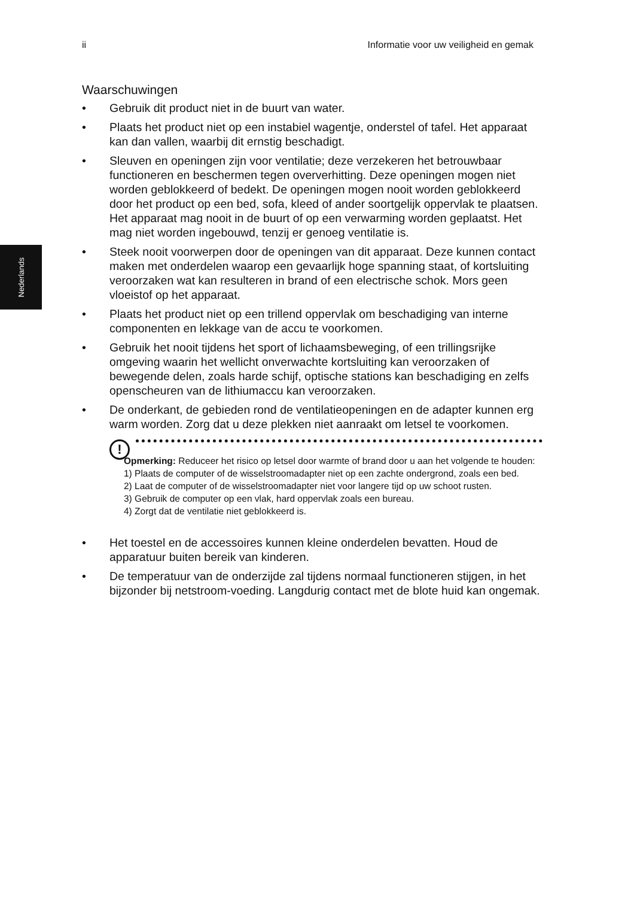ii Informatie voor uw veiligheid en gemak
Nederlands
Waarschuwingen
• Gebruik dit product niet in de buurt van water.
• Plaats het product niet op een instabiel wagentje, onderstel of tafel. Het apparaat kan dan vallen, waarbij dit ernstig beschadigt.
• Sleuven en openingen zijn voor ventilatie; deze verzekeren het betrouwbaar functioneren en beschermen tegen oververhitting. Deze openingen mogen niet worden geblokkeerd of bedekt. De openingen mogen nooit worden geblokkeerd door het product op een bed, sofa, kleed of ander soortgelijk oppervlak te plaatsen. Het apparaat mag nooit in de buurt of op een verwarming worden geplaatst. Het mag niet worden ingebouwd, tenzij er genoeg ventilatie is.
• Steek nooit voorwerpen door de openingen van dit apparaat. Deze kunnen contact maken met onderdelen waarop een gevaarlijk hoge spanning staat, of kortsluiting veroorzaken wat kan resulteren in brand of een electrische schok. Mors geen vloeistof op het apparaat.
• Plaats het product niet op een trillend oppervlak om beschadiging van interne componenten en lekkage van de accu te voorkomen.
• Gebruik het nooit tijdens het sport of lichaamsbeweging, of een trillingsrijke omgeving waarin het wellicht onverwachte kortsluiting kan veroorzaken of bewegende delen, zoals harde schijf, optische stations kan beschadiging en zelfs openscheuren van de lithiumaccu kan veroorzaken.
• De onderkant, de gebieden rond de ventilatieopeningen en de adapter kunnen erg warm worden. Zorg dat u deze plekken niet aanraakt om letsel te voorkomen.
!
Opmerking: Reduceer het risico op letsel door warmte of brand door u aan het volgende te houden:
1) Plaats de computer of de wisselstroomadapter niet op een zachte ondergrond, zoals een bed.
2) Laat de computer of de wisselstroomadapter niet voor langere tijd op uw schoot rusten.
3) Gebruik de computer op een vlak, hard oppervlak zoals een bureau.
4) Zorgt dat de ventilatie niet geblokkeerd is.
• Het toestel en de accessoires kunnen kleine onderdelen bevatten. Houd de apparatuur buiten bereik van kinderen.
• De temperatuur van de onderzijde zal tijdens normaal functioneren stijgen, in het bijzonder bij netstroom-voeding. Langdurig contact met de blote huid kan ongemak.